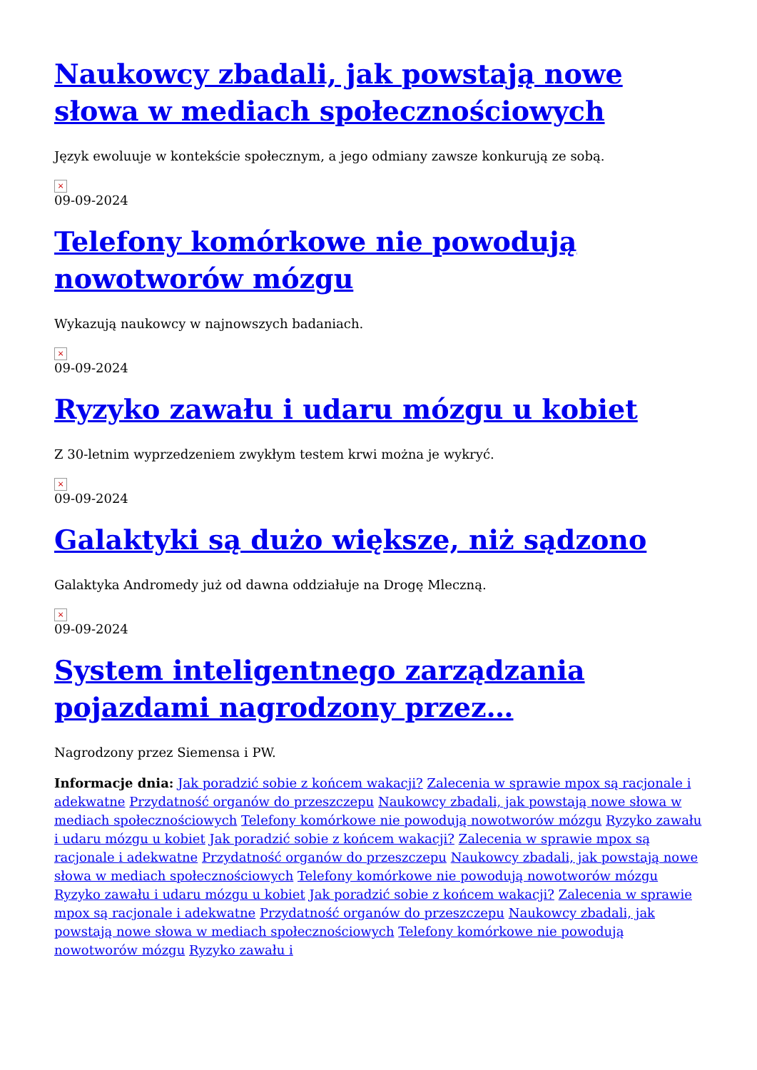Naukowcy zbadali, jak powstają nowe słowa w mediach społecznościowych
Język ewoluuje w kontekście społecznym, a jego odmiany zawsze konkurują ze sobą.
×
09-09-2024
Telefony komórkowe nie powodują nowotworów mózgu
Wykazują naukowcy w najnowszych badaniach.
×
09-09-2024
Ryzyko zawału i udaru mózgu u kobiet
Z 30-letnim wyprzedzeniem zwykłym testem krwi można je wykryć.
×
09-09-2024
Galaktyki są dużo większe, niż sądzono
Galaktyka Andromedy już od dawna oddziałuje na Drogę Mleczną.
×
09-09-2024
System inteligentnego zarządzania pojazdami nagrodzony przez…
Nagrodzony przez Siemensa i PW.
Informacje dnia: Jak poradzić sobie z końcem wakacji? Zalecenia w sprawie mpox są racjonale i adekwatne Przydatność organów do przeszczepu Naukowcy zbadali, jak powstają nowe słowa w mediach społecznościowych Telefony komórkowe nie powodują nowotworów mózgu Ryzyko zawału i udaru mózgu u kobiet Jak poradzić sobie z końcem wakacji? Zalecenia w sprawie mpox są racjonale i adekwatne Przydatność organów do przeszczepu Naukowcy zbadali, jak powstają nowe słowa w mediach społecznościowych Telefony komórkowe nie powodują nowotworów mózgu Ryzyko zawału i udaru mózgu u kobiet Jak poradzić sobie z końcem wakacji? Zalecenia w sprawie mpox są racjonale i adekwatne Przydatność organów do przeszczepu Naukowcy zbadali, jak powstają nowe słowa w mediach społecznościowych Telefony komórkowe nie powodują nowotworów mózgu Ryzyko zawału i